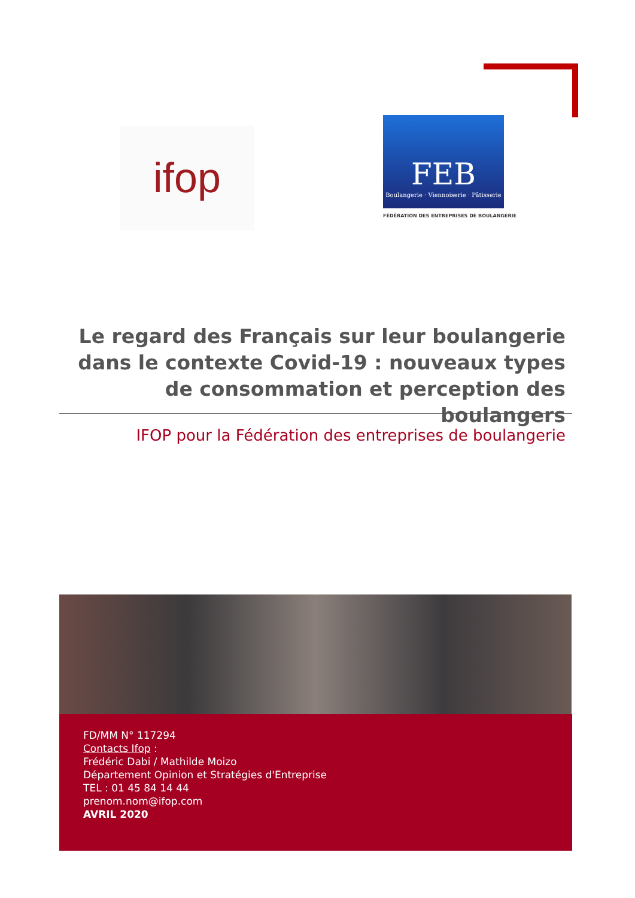ifop
FEB
Boulangerie · Viennoiserie · Pâtisserie
FÉDÉRATION DES ENTREPRISES DE BOULANGERIE
Le regard des Français sur leur boulangerie dans le contexte Covid-19 : nouveaux types de consommation et perception des boulangers
IFOP pour la Fédération des entreprises de boulangerie
FD/MM N° 117294
Contacts Ifop :
Frédéric Dabi / Mathilde Moizo
Département Opinion et Stratégies d'Entreprise
TEL : 01 45 84 14 44
prenom.nom@ifop.com
AVRIL 2020